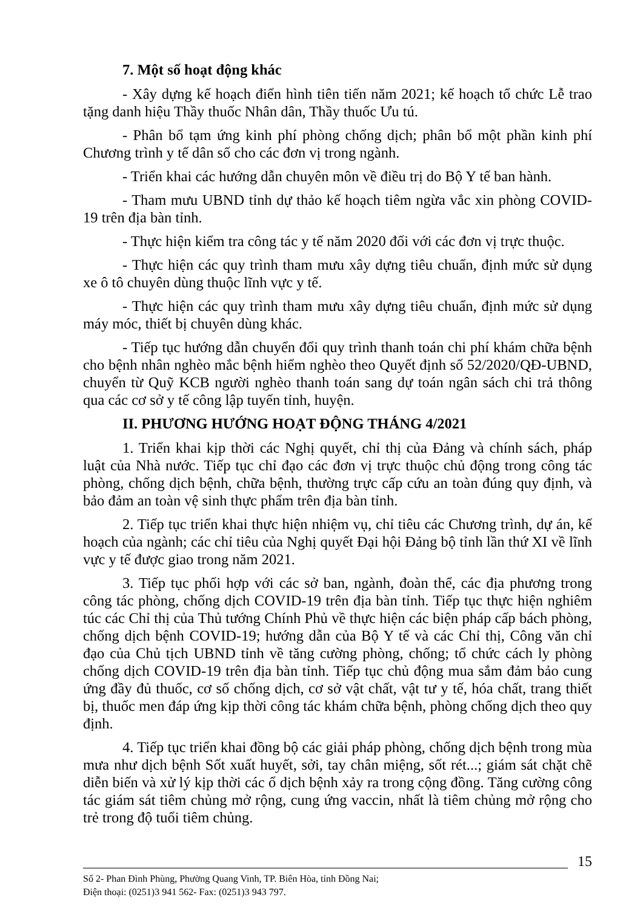7. Một số hoạt động khác
- Xây dựng kế hoạch điển hình tiên tiến năm 2021; kế hoạch tổ chức Lễ trao tặng danh hiệu Thầy thuốc Nhân dân, Thầy thuốc Ưu tú.
- Phân bổ tạm ứng kinh phí phòng chống dịch; phân bổ một phần kinh phí Chương trình y tế dân số cho các đơn vị trong ngành.
- Triển khai các hướng dẫn chuyên môn về điều trị do Bộ Y tế ban hành.
- Tham mưu UBND tỉnh dự thảo kế hoạch tiêm ngừa vắc xin phòng COVID-19 trên địa bàn tỉnh.
- Thực hiện kiểm tra công tác y tế năm 2020 đối với các đơn vị trực thuộc.
- Thực hiện các quy trình tham mưu xây dựng tiêu chuẩn, định mức sử dụng xe ô tô chuyên dùng thuộc lĩnh vực y tế.
- Thực hiện các quy trình tham mưu xây dựng tiêu chuẩn, định mức sử dụng máy móc, thiết bị chuyên dùng khác.
- Tiếp tục hướng dẫn chuyển đổi quy trình thanh toán chi phí khám chữa bệnh cho bệnh nhân nghèo mắc bệnh hiểm nghèo theo Quyết định số 52/2020/QĐ-UBND, chuyển từ Quỹ KCB người nghèo thanh toán sang dự toán ngân sách chi trả thông qua các cơ sở y tế công lập tuyến tỉnh, huyện.
II. PHƯƠNG HƯỚNG HOẠT ĐỘNG THÁNG 4/2021
1. Triển khai kịp thời các Nghị quyết, chỉ thị của Đảng và chính sách, pháp luật của Nhà nước. Tiếp tục chỉ đạo các đơn vị trực thuộc chủ động trong công tác phòng, chống dịch bệnh, chữa bệnh, thường trực cấp cứu an toàn đúng quy định, và bảo đảm an toàn vệ sinh thực phẩm trên địa bàn tỉnh.
2. Tiếp tục triển khai thực hiện nhiệm vụ, chỉ tiêu các Chương trình, dự án, kế hoạch của ngành; các chỉ tiêu của Nghị quyết Đại hội Đảng bộ tỉnh lần thứ XI về lĩnh vực y tế được giao trong năm 2021.
3. Tiếp tục phối hợp với các sở ban, ngành, đoàn thể, các địa phương trong công tác phòng, chống dịch COVID-19 trên địa bàn tỉnh. Tiếp tục thực hiện nghiêm túc các Chỉ thị của Thủ tướng Chính Phủ về thực hiện các biện pháp cấp bách phòng, chống dịch bệnh COVID-19; hướng dẫn của Bộ Y tế và các Chỉ thị, Công văn chỉ đạo của Chủ tịch UBND tỉnh về tăng cường phòng, chống; tổ chức cách ly phòng chống dịch COVID-19 trên địa bàn tỉnh. Tiếp tục chủ động mua sắm đảm bảo cung ứng đầy đủ thuốc, cơ số chống dịch, cơ sở vật chất, vật tư y tế, hóa chất, trang thiết bị, thuốc men đáp ứng kịp thời công tác khám chữa bệnh, phòng chống dịch theo quy định.
4. Tiếp tục triển khai đồng bộ các giải pháp phòng, chống dịch bệnh trong mùa mưa như dịch bệnh Sốt xuất huyết, sởi, tay chân miệng, sốt rét...; giám sát chặt chẽ diễn biến và xử lý kịp thời các ổ dịch bệnh xảy ra trong cộng đồng. Tăng cường công tác giám sát tiêm chủng mở rộng, cung ứng vaccin, nhất là tiêm chủng mở rộng cho trẻ trong độ tuổi tiêm chủng.
15
Số 2- Phan Đình Phùng, Phường Quang Vinh, TP. Biên Hòa, tỉnh Đồng Nai;
Điện thoại: (0251)3 941 562- Fax: (0251)3 943 797.